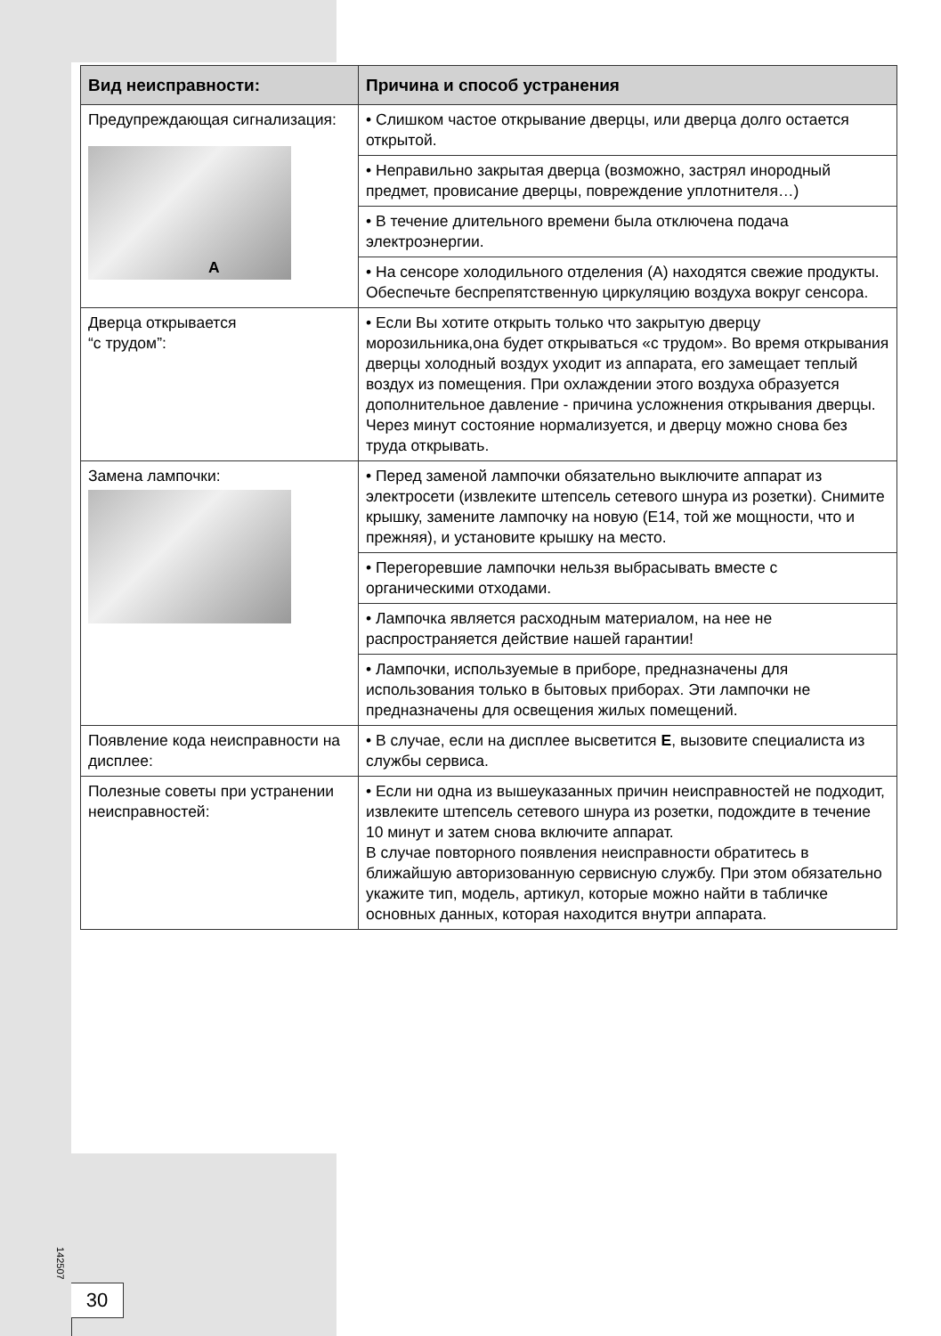| Вид неисправности: | Причина и способ устранения |
| --- | --- |
| Предупреждающая сигнализация: A | • Слишком частое открывание дверцы, или дверца долго остается открытой. |
| | • Неправильно закрытая дверца (возможно, застрял инородный предмет, провисание дверцы, повреждение уплотнителя…) |
| | • В течение длительного времени была отключена подача электроэнергии. |
| | • На сенсоре холодильного отделения (A) находятся свежие продукты. Обеспечьте беспрепятственную циркуляцию воздуха вокруг сенсора. |
| Дверца открывается “с трудом”: | • Если Вы хотите открыть только что закрытую дверцу морозильника,она будет открываться «с трудом». Во время открывания дверцы холодный воздух уходит из аппарата, его замещает теплый воздух из помещения. При охлаждении этого воздуха образуется дополнительное давление - причина усложнения открывания дверцы. Через минут состояние нормализуется, и дверцу можно снова без труда открывать. |
| Замена лампочки: | • Перед заменой лампочки обязательно выключите аппарат из электросети (извлеките штепсель сетевого шнура из розетки). Снимите крышку, замените лампочку на новую (E14, той же мощности, что и прежняя), и установите крышку на место. |
| | • Перегоревшие лампочки нельзя выбрасывать вместе с органическими отходами. |
| | • Лампочка является расходным материалом, на нее не распространяется действие нашей гарантии! |
| | • Лампочки, используемые в приборе, предназначены для использования только в бытовых приборах. Эти лампочки не предназначены для освещения жилых помещений. |
| Появление кода неисправности на дисплее: | • В случае, если на дисплее высветится E , вызовите специалиста из службы сервиса. |
| Полезные советы при устранении неисправностей: | • Если ни одна из вышеуказанных причин неисправностей не подходит, извлеките штепсель сетевого шнура из розетки, подождите в течение 10 минут и затем снова включите аппарат. В случае повторного появления неисправности обратитесь в ближайшую авторизованную сервисную службу. При этом обязательно укажите тип, модель, артикул, которые можно найти в табличке основных данных, которая находится внутри аппарата. |
142507
30